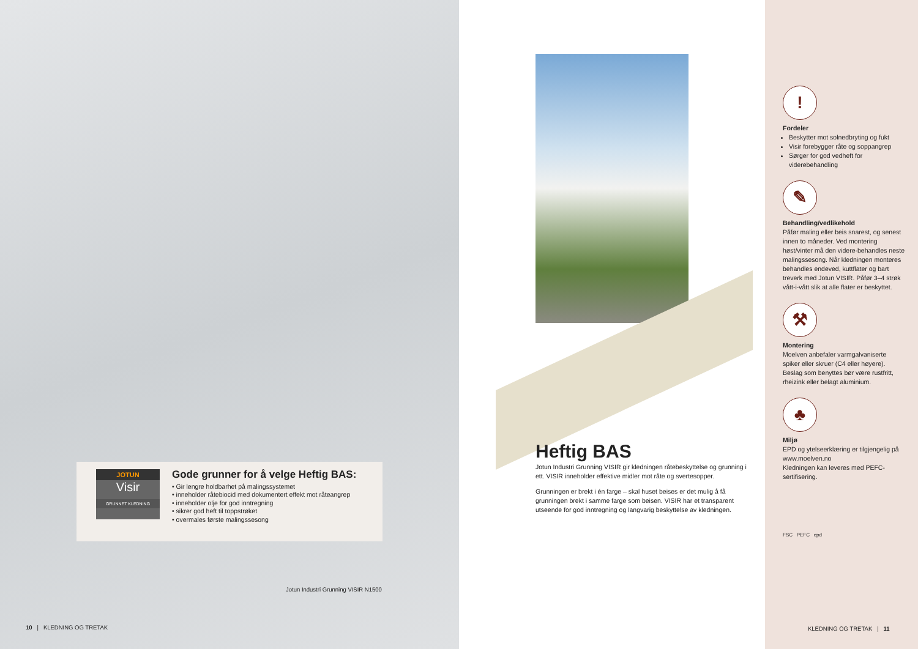JOTUN
Visir
GRUNNET KLEDNING
Gode grunner for å velge Heftig BAS:
• Gir lengre holdbarhet på malingssystemet
• inneholder råtebiocid med dokumentert effekt mot råteangrep
• inneholder olje for god inntregning
• sikrer god heft til toppstrøket
• overmales første malingssesong
Jotun Industri Grunning VISIR N1500
10 | KLEDNING OG TRETAK
Heftig BAS
Jotun Industri Grunning VISIR gir kledningen råtebeskyttelse og grunning i ett. VISIR inneholder effektive midler mot råte og svertesopper.
Grunningen er brekt i én farge – skal huset beises er det mulig å få grunningen brekt i samme farge som beisen. VISIR har et transparent utseende for god inntregning og langvarig beskyttelse av kledningen.
!
Fordeler
Beskytter mot solnedbryting og fukt
Visir forebygger råte og soppangrep
Sørger for god vedheft for viderebehandling
✎
Behandling/vedlikehold
Påfør maling eller beis snarest, og senest innen to måneder. Ved montering høst/vinter må den videre-behandles neste malingssesong. Når kledningen monteres behandles endeved, kuttflater og bart treverk med Jotun VISIR. Påfør 3–4 strøk vått-i-vått slik at alle flater er beskyttet.
⚒
Montering
Moelven anbefaler varmgalvaniserte spiker eller skruer (C4 eller høyere). Beslag som benyttes bør være rustfritt, rheizink eller belagt aluminium.
♣
Miljø
EPD og ytelseerklæring er tilgjengelig på www.moelven.no
Kledningen kan leveres med PEFC-sertifisering.
FSC PEFC epd
KLEDNING OG TRETAK | 11